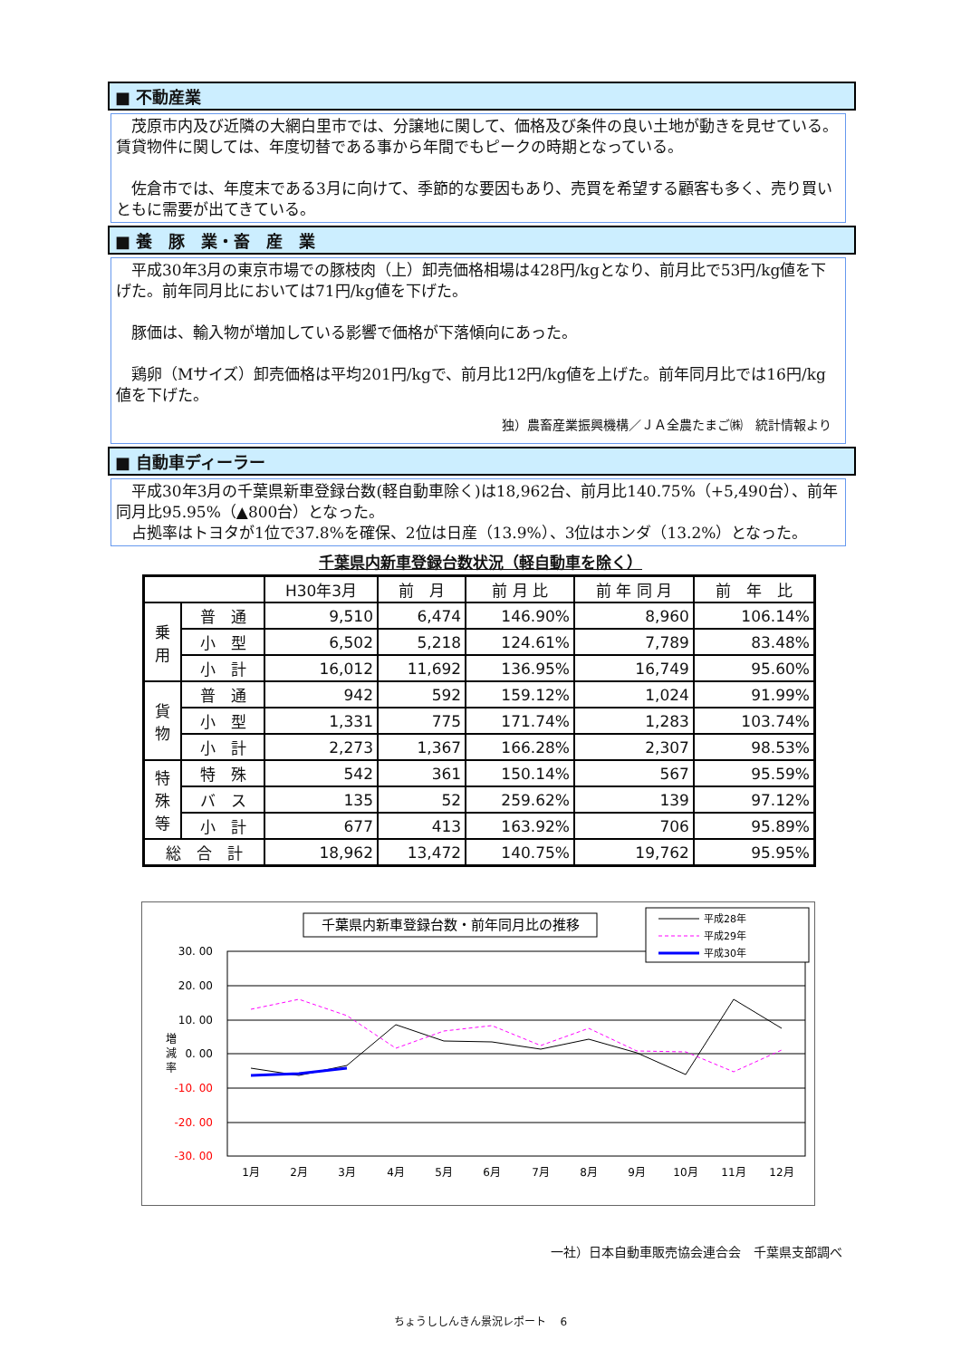■ 不動産業
茂原市内及び近隣の大網白里市では、分譲地に関して、価格及び条件の良い土地が動きを見せている。賃貸物件に関しては、年度切替である事から年間でもピークの時期となっている。
佐倉市では、年度末である3月に向けて、季節的な要因もあり、売買を希望する顧客も多く、売り買いともに需要が出てきている。
■ 養　豚　業・畜　産　業
平成30年3月の東京市場での豚枝肉（上）卸売価格相場は428円/kgとなり、前月比で53円/kg値を下げた。前年同月比においては71円/kg値を下げた。
豚価は、輸入物が増加している影響で価格が下落傾向にあった。
鶏卵（Mサイズ）卸売価格は平均201円/kgで、前月比12円/kg値を上げた。前年同月比では16円/kg値を下げた。
独）農畜産業振興機構／ＪＡ全農たまご㈱　統計情報より
■ 自動車ディーラー
平成30年3月の千葉県新車登録台数(軽自動車除く)は18,962台、前月比140.75%（+5,490台）、前年同月比95.95%（▲800台）となった。
占拠率はトヨタが1位で37.8%を確保、2位は日産（13.9%）、3位はホンダ（13.2%）となった。
千葉県内新車登録台数状況（軽自動車を除く）
| | | H30年3月 | 前 月 | 前 月 比 | 前 年 同 月 | 前 年 比 |
| --- | --- | --- | --- | --- | --- | --- |
| 乗 用 | 普 通 | 9,510 | 6,474 | 146.90% | 8,960 | 106.14% |
| | 小 型 | 6,502 | 5,218 | 124.61% | 7,789 | 83.48% |
| | 小 計 | 16,012 | 11,692 | 136.95% | 16,749 | 95.60% |
| 貨 物 | 普 通 | 942 | 592 | 159.12% | 1,024 | 91.99% |
| | 小 型 | 1,331 | 775 | 171.74% | 1,283 | 103.74% |
| | 小 計 | 2,273 | 1,367 | 166.28% | 2,307 | 98.53% |
| 特 殊 等 | 特 殊 | 542 | 361 | 150.14% | 567 | 95.59% |
| | バ ス | 135 | 52 | 259.62% | 139 | 97.12% |
| | 小 計 | 677 | 413 | 163.92% | 706 | 95.89% |
| 総 合 計 | | 18,962 | 13,472 | 140.75% | 19,762 | 95.95% |
千葉県内新車登録台数・前年同月比の推移
30. 00
20. 00
10. 00
0. 00
-10. 00
-20. 00
-30. 00
増
減
率
1月
2月
3月
4月
5月
6月
7月
8月
9月
10月
11月
12月
平成28年
平成29年
平成30年
一社）日本自動車販売協会連合会　千葉県支部調べ
ちょうししんきん景況レポート　 6